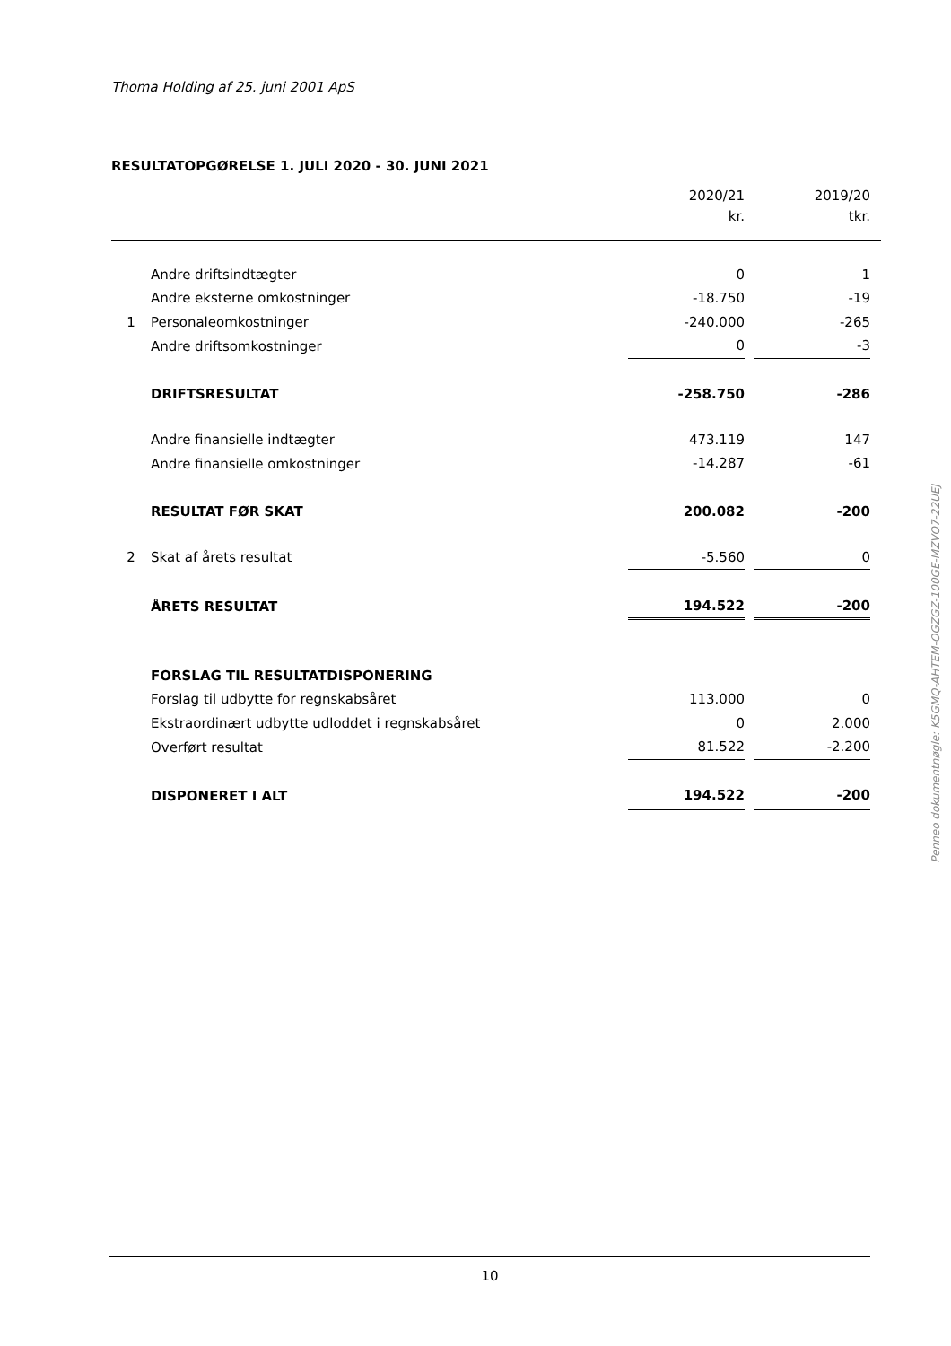Thoma Holding af 25. juni 2001 ApS
RESULTATOPGØRELSE 1. JULI 2020 - 30. JUNI 2021
| | | 2020/21 | | 2019/20 | |
| --- | --- | --- | --- | --- | --- |
| | | kr. | | tkr. | |
| | Andre driftsindtægter | 0 | | 1 | |
| | Andre eksterne omkostninger | -18.750 | | -19 | |
| 1 | Personaleomkostninger | -240.000 | | -265 | |
| | Andre driftsomkostninger | 0 | | -3 | |
| | DRIFTSRESULTAT | -258.750 | | -286 | |
| | Andre finansielle indtægter | 473.119 | | 147 | |
| | Andre finansielle omkostninger | -14.287 | | -61 | |
| | RESULTAT FØR SKAT | 200.082 | | -200 | |
| 2 | Skat af årets resultat | -5.560 | | 0 | |
| | ÅRETS RESULTAT | 194.522 | | -200 | |
| | FORSLAG TIL RESULTATDISPONERING | | | | |
| | Forslag til udbytte for regnskabsåret | 113.000 | | 0 | |
| | Ekstraordinært udbytte udloddet i regnskabsåret | 0 | | 2.000 | |
| | Overført resultat | 81.522 | | -2.200 | |
| | DISPONERET I ALT | 194.522 | | -200 | |
Penneo dokumentnøgle: K5GMQ-AHTEM-OGZGZ-100GE-MZVO7-22UEJ
10